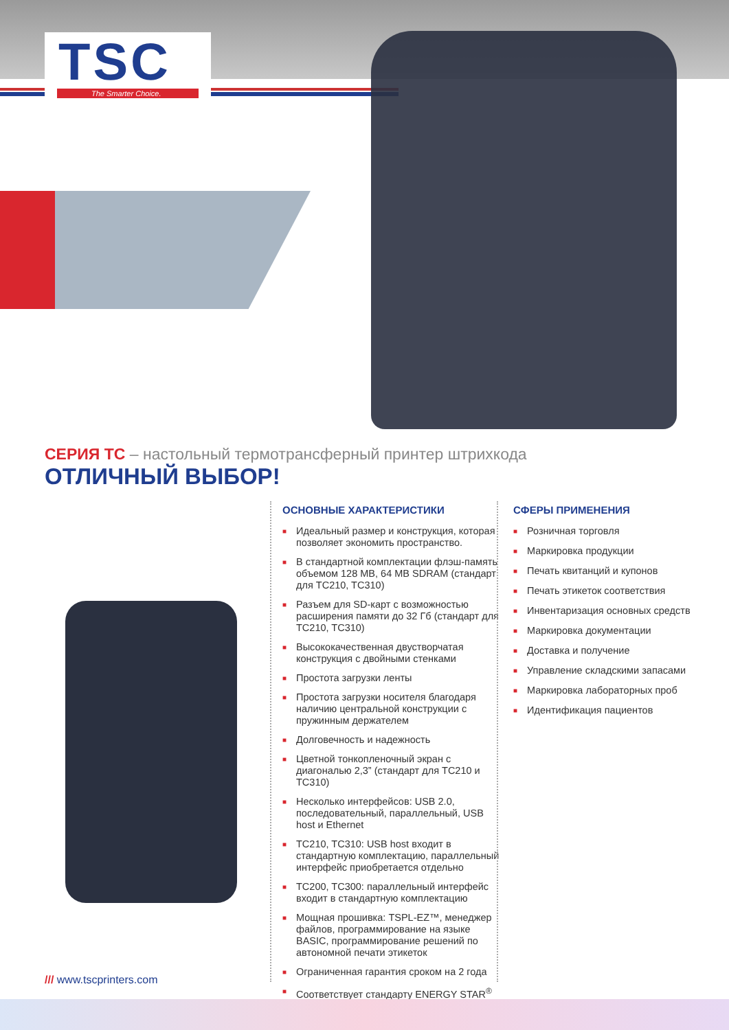TSC
The Smarter Choice.
СЕРИЯ ТС – настольный термотрансферный принтер штрихкода
ОТЛИЧНЫЙ ВЫБОР!
ОСНОВНЫЕ ХАРАКТЕРИСТИКИ
■ Идеальный размер и конструкция, которая позволяет экономить пространство.
■ В стандартной комплектации флэш-память объемом 128 MB, 64 MB SDRAM (стандарт для TC210, TC310)
■ Разъем для SD-карт с возможностью расширения памяти до 32 Гб (стандарт для TC210, TC310)
■ Высококачественная двустворчатая конструкция с двойными стенками
■ Простота загрузки ленты
■ Простота загрузки носителя благодаря наличию центральной конструкции с пружинным держателем
■ Долговечность и надежность
■ Цветной тонкопленочный экран с диагональю 2,3” (стандарт для TC210 и TC310)
■ Несколько интерфейсов: USB 2.0, последовательный, параллельный, USB host и Ethernet
■ TC210, TC310: USB host входит в стандартную комплектацию, параллельный интерфейс приобретается отдельно
■ TC200, TC300: параллельный интерфейс входит в стандартную комплектацию
■ Мощная прошивка: TSPL-EZ™, менеджер файлов, программирование на языке BASIC, программирование решений по автономной печати этикеток
■ Ограниченная гарантия сроком на 2 года
■ Соответствует стандарту ENERGY STAR<sup>®</sup>
СФЕРЫ ПРИМЕНЕНИЯ
■ Розничная торговля
■ Маркировка продукции
■ Печать квитанций и купонов
■ Печать этикеток соответствия
■ Инвентаризация основных средств
■ Маркировка документации
■ Доставка и получение
■ Управление складскими запасами
■ Маркировка лабораторных проб
■ Идентификация пациентов
/// www.tscprinters.com